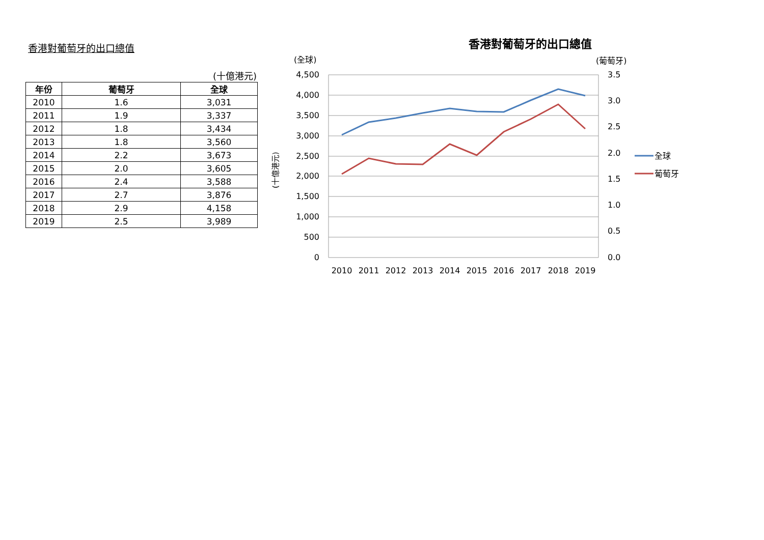香港對葡萄牙的出口總值
(十億港元)
| 年份 | 葡萄牙 | 全球 |
| --- | --- | --- |
| 2010 | 1.6 | 3,031 |
| 2011 | 1.9 | 3,337 |
| 2012 | 1.8 | 3,434 |
| 2013 | 1.8 | 3,560 |
| 2014 | 2.2 | 3,673 |
| 2015 | 2.0 | 3,605 |
| 2016 | 2.4 | 3,588 |
| 2017 | 2.7 | 3,876 |
| 2018 | 2.9 | 4,158 |
| 2019 | 2.5 | 3,989 |
香港對葡萄牙的出口總值
(全球)
(葡萄牙)
(十億港元)
4,500
4,000
3,500
3,000
2,500
2,000
1,500
1,000
500
0
3.5
3.0
2.5
2.0
1.5
1.0
0.5
0.0
2010
2011
2012
2013
2014
2015
2016
2017
2018
2019
全球
葡萄牙